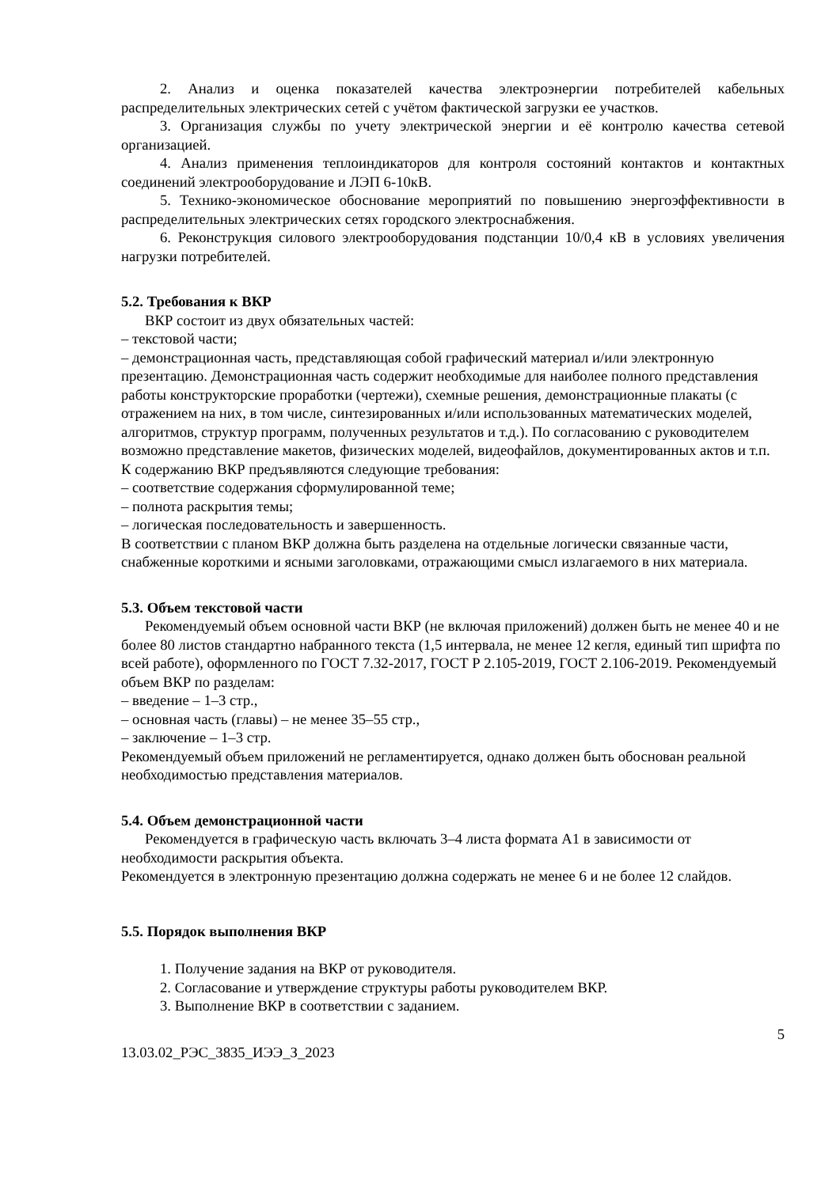2. Анализ и оценка показателей качества электроэнергии потребителей кабельных распределительных электрических сетей с учётом фактической загрузки ее участков.
3. Организация службы по учету электрической энергии и её контролю качества сетевой организацией.
4. Анализ применения теплоиндикаторов для контроля состояний контактов и контактных соединений электрооборудование и ЛЭП 6-10кВ.
5. Технико-экономическое обоснование мероприятий по повышению энергоэффективности в распределительных электрических сетях городского электроснабжения.
6. Реконструкция силового электрооборудования подстанции 10/0,4 кВ в условиях увеличения нагрузки потребителей.
5.2. Требования к ВКР
ВКР состоит из двух обязательных частей:
– текстовой части;
– демонстрационная часть, представляющая собой графический материал и/или электронную презентацию. Демонстрационная часть содержит необходимые для наиболее полного представления работы конструкторские проработки (чертежи), схемные решения, демонстрационные плакаты (с отражением на них, в том числе, синтезированных и/или использованных математических моделей, алгоритмов, структур программ, полученных результатов и т.д.). По согласованию с руководителем возможно представление макетов, физических моделей, видеофайлов, документированных актов и т.п.
К содержанию ВКР предъявляются следующие требования:
– соответствие содержания сформулированной теме;
– полнота раскрытия темы;
– логическая последовательность и завершенность.
В соответствии с планом ВКР должна быть разделена на отдельные логически связанные части, снабженные короткими и ясными заголовками, отражающими смысл излагаемого в них материала.
5.3. Объем текстовой части
Рекомендуемый объем основной части ВКР (не включая приложений) должен быть не менее 40 и не более 80 листов стандартно набранного текста (1,5 интервала, не менее 12 кегля, единый тип шрифта по всей работе), оформленного по ГОСТ 7.32-2017, ГОСТ Р 2.105-2019, ГОСТ 2.106-2019. Рекомендуемый объем ВКР по разделам:
– введение – 1–3 стр.,
– основная часть (главы) – не менее 35–55 стр.,
– заключение – 1–3 стр.
Рекомендуемый объем приложений не регламентируется, однако должен быть обоснован реальной необходимостью представления материалов.
5.4. Объем демонстрационной части
Рекомендуется в графическую часть включать 3–4 листа формата А1 в зависимости от необходимости раскрытия объекта.
Рекомендуется в электронную презентацию должна содержать не менее 6 и не более 12 слайдов.
5.5. Порядок выполнения ВКР
1. Получение задания на ВКР от руководителя.
2. Согласование и утверждение структуры работы руководителем ВКР.
3. Выполнение ВКР в соответствии с заданием.
5
13.03.02_РЭС_3835_ИЭЭ_З_2023